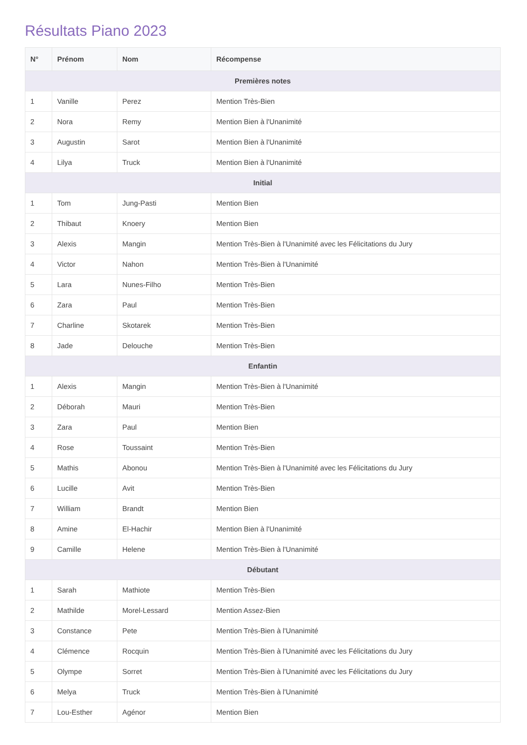Résultats Piano 2023
| N° | Prénom | Nom | Récompense |
| --- | --- | --- | --- |
| Premières notes | | | |
| 1 | Vanille | Perez | Mention Très-Bien |
| 2 | Nora | Remy | Mention Bien à l'Unanimité |
| 3 | Augustin | Sarot | Mention Bien à l'Unanimité |
| 4 | Lilya | Truck | Mention Bien à l'Unanimité |
| Initial | | | |
| 1 | Tom | Jung-Pasti | Mention Bien |
| 2 | Thibaut | Knoery | Mention Bien |
| 3 | Alexis | Mangin | Mention Très-Bien à l'Unanimité avec les Félicitations du Jury |
| 4 | Victor | Nahon | Mention Très-Bien à l'Unanimité |
| 5 | Lara | Nunes-Filho | Mention Très-Bien |
| 6 | Zara | Paul | Mention Très-Bien |
| 7 | Charline | Skotarek | Mention Très-Bien |
| 8 | Jade | Delouche | Mention Très-Bien |
| Enfantin | | | |
| 1 | Alexis | Mangin | Mention Très-Bien à l'Unanimité |
| 2 | Déborah | Mauri | Mention Très-Bien |
| 3 | Zara | Paul | Mention Bien |
| 4 | Rose | Toussaint | Mention Très-Bien |
| 5 | Mathis | Abonou | Mention Très-Bien à l'Unanimité avec les Félicitations du Jury |
| 6 | Lucille | Avit | Mention Très-Bien |
| 7 | William | Brandt | Mention Bien |
| 8 | Amine | El-Hachir | Mention Bien à l'Unanimité |
| 9 | Camille | Helene | Mention Très-Bien à l'Unanimité |
| Débutant | | | |
| 1 | Sarah | Mathiote | Mention Très-Bien |
| 2 | Mathilde | Morel-Lessard | Mention Assez-Bien |
| 3 | Constance | Pete | Mention Très-Bien à l'Unanimité |
| 4 | Clémence | Rocquin | Mention Très-Bien à l'Unanimité avec les Félicitations du Jury |
| 5 | Olympe | Sorret | Mention Très-Bien à l'Unanimité avec les Félicitations du Jury |
| 6 | Melya | Truck | Mention Très-Bien à l'Unanimité |
| 7 | Lou-Esther | Agénor | Mention Bien |